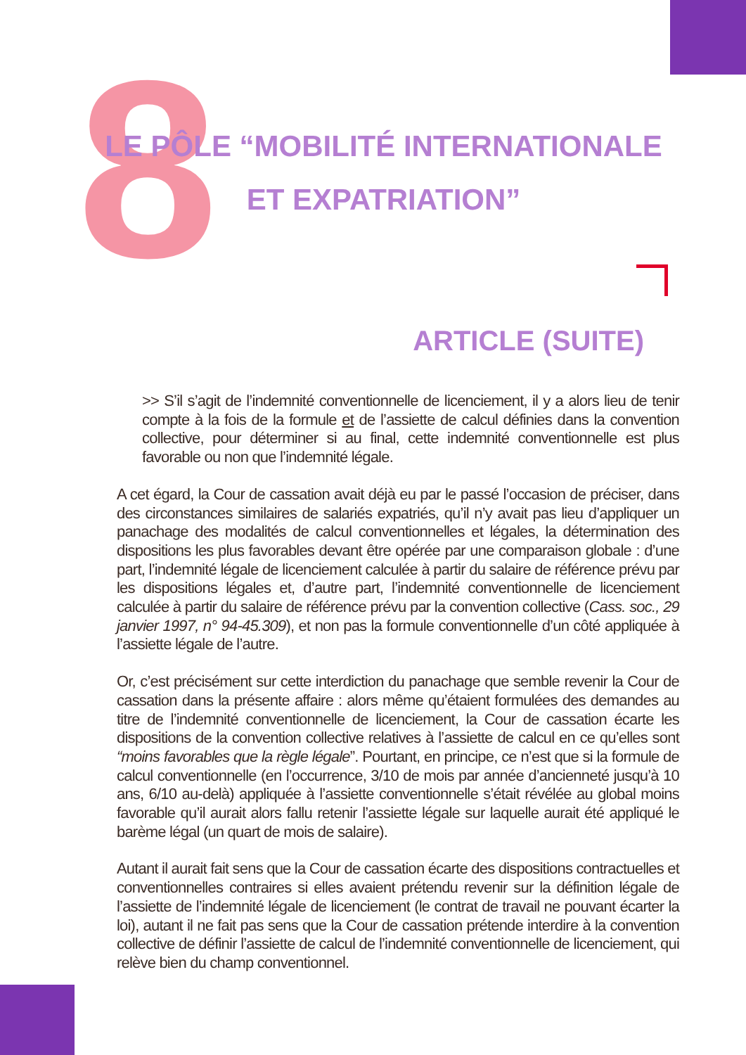8
LE PÔLE “MOBILITÉ INTERNATIONALE ET EXPATRIATION”
ARTICLE (SUITE)
>> S’il s’agit de l’indemnité conventionnelle de licenciement, il y a alors lieu de tenir compte à la fois de la formule et de l’assiette de calcul définies dans la convention collective, pour déterminer si au final, cette indemnité conventionnelle est plus favorable ou non que l’indemnité légale.
A cet égard, la Cour de cassation avait déjà eu par le passé l’occasion de préciser, dans des circonstances similaires de salariés expatriés, qu’il n’y avait pas lieu d’appliquer un panachage des modalités de calcul conventionnelles et légales, la détermination des dispositions les plus favorables devant être opérée par une comparaison globale : d’une part, l’indemnité légale de licenciement calculée à partir du salaire de référence prévu par les dispositions légales et, d’autre part, l’indemnité conventionnelle de licenciement calculée à partir du salaire de référence prévu par la convention collective (Cass. soc., 29 janvier 1997, n° 94-45.309), et non pas la formule conventionnelle d’un côté appliquée à l’assiette légale de l’autre.
Or, c’est précisément sur cette interdiction du panachage que semble revenir la Cour de cassation dans la présente affaire : alors même qu’étaient formulées des demandes au titre de l’indemnité conventionnelle de licenciement, la Cour de cassation écarte les dispositions de la convention collective relatives à l’assiette de calcul en ce qu’elles sont “moins favorables que la règle légale”. Pourtant, en principe, ce n’est que si la formule de calcul conventionnelle (en l’occurrence, 3/10 de mois par année d’ancienneté jusqu’à 10 ans, 6/10 au-delà) appliquée à l’assiette conventionnelle s’était révélée au global moins favorable qu’il aurait alors fallu retenir l’assiette légale sur laquelle aurait été appliqué le barème légal (un quart de mois de salaire).
Autant il aurait fait sens que la Cour de cassation écarte des dispositions contractuelles et conventionnelles contraires si elles avaient prétendu revenir sur la définition légale de l’assiette de l’indemnité légale de licenciement (le contrat de travail ne pouvant écarter la loi), autant il ne fait pas sens que la Cour de cassation prétende interdire à la convention collective de définir l’assiette de calcul de l’indemnité conventionnelle de licenciement, qui relève bien du champ conventionnel.